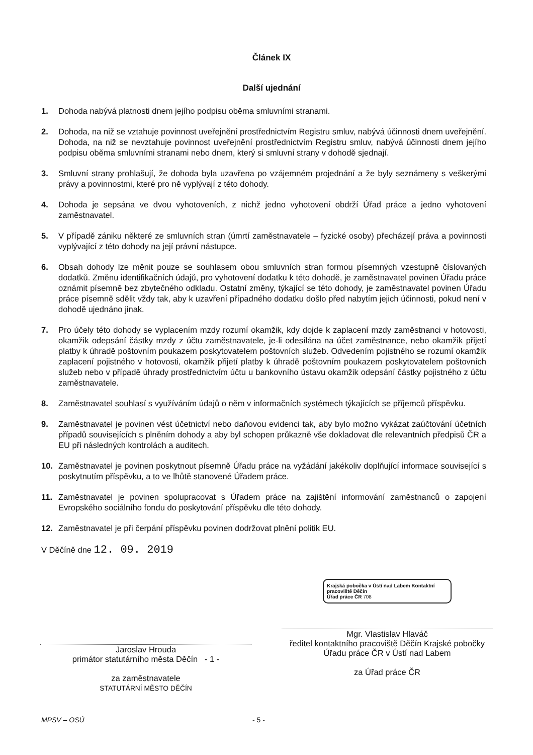Článek IX
Další ujednání
1. Dohoda nabývá platnosti dnem jejího podpisu oběma smluvními stranami.
2. Dohoda, na niž se vztahuje povinnost uveřejnění prostřednictvím Registru smluv, nabývá účinnosti dnem uveřejnění. Dohoda, na niž se nevztahuje povinnost uveřejnění prostřednictvím Registru smluv, nabývá účinnosti dnem jejího podpisu oběma smluvními stranami nebo dnem, který si smluvní strany v dohodě sjednají.
3. Smluvní strany prohlašují, že dohoda byla uzavřena po vzájemném projednání a že byly seznámeny s veškerými právy a povinnostmi, které pro ně vyplývají z této dohody.
4. Dohoda je sepsána ve dvou vyhotoveních, z nichž jedno vyhotovení obdrží Úřad práce a jedno vyhotovení zaměstnavatel.
5. V případě zániku některé ze smluvních stran (úmrtí zaměstnavatele – fyzické osoby) přecházejí práva a povinnosti vyplývající z této dohody na její právní nástupce.
6. Obsah dohody lze měnit pouze se souhlasem obou smluvních stran formou písemných vzestupně číslovaných dodatků. Změnu identifikačních údajů, pro vyhotovení dodatku k této dohodě, je zaměstnavatel povinen Úřadu práce oznámit písemně bez zbytečného odkladu. Ostatní změny, týkající se této dohody, je zaměstnavatel povinen Úřadu práce písemně sdělit vždy tak, aby k uzavření případného dodatku došlo před nabytím jejich účinnosti, pokud není v dohodě ujednáno jinak.
7. Pro účely této dohody se vyplacením mzdy rozumí okamžik, kdy dojde k zaplacení mzdy zaměstnanci v hotovosti, okamžik odepsání částky mzdy z účtu zaměstnavatele, je-li odesílána na účet zaměstnance, nebo okamžik přijetí platby k úhradě poštovním poukazem poskytovatelem poštovních služeb. Odvedením pojistného se rozumí okamžik zaplacení pojistného v hotovosti, okamžik přijetí platby k úhradě poštovním poukazem poskytovatelem poštovních služeb nebo v případě úhrady prostřednictvím účtu u bankovního ústavu okamžik odepsání částky pojistného z účtu zaměstnavatele.
8. Zaměstnavatel souhlasí s využíváním údajů o něm v informačních systémech týkajících se příjemců příspěvku.
9. Zaměstnavatel je povinen vést účetnictví nebo daňovou evidenci tak, aby bylo možno vykázat zaúčtování účetních případů souvisejících s plněním dohody a aby byl schopen průkazně vše dokladovat dle relevantních předpisů ČR a EU při následných kontrolách a auditech.
10. Zaměstnavatel je povinen poskytnout písemně Úřadu práce na vyžádání jakékoliv doplňující informace související s poskytnutím příspěvku, a to ve lhůtě stanovené Úřadem práce.
11. Zaměstnavatel je povinen spolupracovat s Úřadem práce na zajištění informování zaměstnanců o zapojení Evropského sociálního fondu do poskytování příspěvku dle této dohody.
12. Zaměstnavatel je při čerpání příspěvku povinen dodržovat plnění politik EU.
V Děčíně dne 12. 09. 2019
Jaroslav Hrouda
primátor statutárního města Děčín - 1 -
za zaměstnavatele
STATUTÁRNÍ MĚSTO DĚČÍN
Krajská pobočka v Ústí nad Labem Kontaktní pracoviště Děčín
Úřad práce ČR 708
Mgr. Vlastislav Hlaváč
ředitel kontaktního pracoviště Děčín Krajské pobočky Úřadu práce ČR v Ústí nad Labem
za Úřad práce ČR
MPSV – OSÚ - 5 -